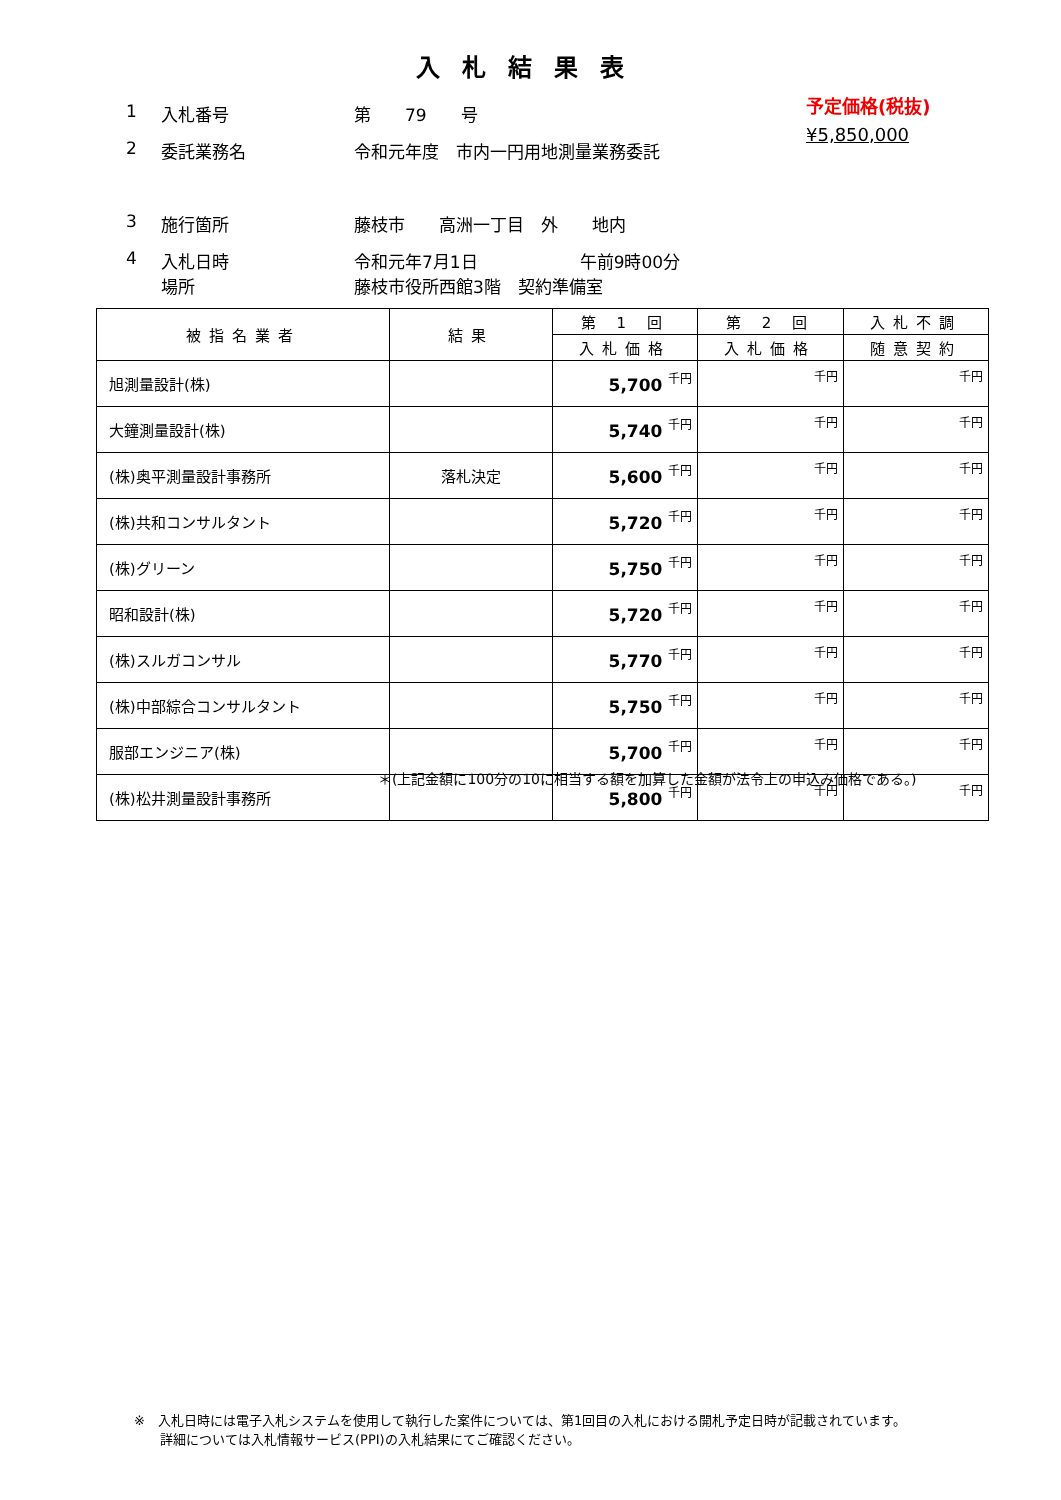入札結果表
予定価格(税抜)
¥5,850,000
1 入札番号 第　　79　　号
2 委託業務名 令和元年度　市内一円用地測量業務委託
3 施行箇所 藤枝市　　高洲一丁目　外　　地内
4 入札日時
場所
令和元年7月1日　　　　　　午前9時00分
藤枝市役所西館3階　契約準備室
| 被指名業者 | 結果 | 第 1 回 | 第 2 回 | 入札不調 |
| --- | --- | --- | --- | --- |
| | | 入札価格 | 入札価格 | 随意契約 |
| 旭測量設計(株) | | 5,700 千円 | 千円 | 千円 |
| 大鐘測量設計(株) | | 5,740 千円 | 千円 | 千円 |
| (株)奥平測量設計事務所 | 落札決定 | 5,600 千円 | 千円 | 千円 |
| (株)共和コンサルタント | | 5,720 千円 | 千円 | 千円 |
| (株)グリーン | | 5,750 千円 | 千円 | 千円 |
| 昭和設計(株) | | 5,720 千円 | 千円 | 千円 |
| (株)スルガコンサル | | 5,770 千円 | 千円 | 千円 |
| (株)中部綜合コンサルタント | | 5,750 千円 | 千円 | 千円 |
| 服部エンジニア(株) | | 5,700 千円 | 千円 | 千円 |
| (株)松井測量設計事務所 | | 5,800 千円 | 千円 | 千円 |
＊(上記金額に100分の10に相当する額を加算した金額が法令上の申込み価格である。)
※　入札日時には電子入札システムを使用して執行した案件については、第1回目の入札における開札予定日時が記載されています。
　　詳細については入札情報サービス(PPI)の入札結果にてご確認ください。